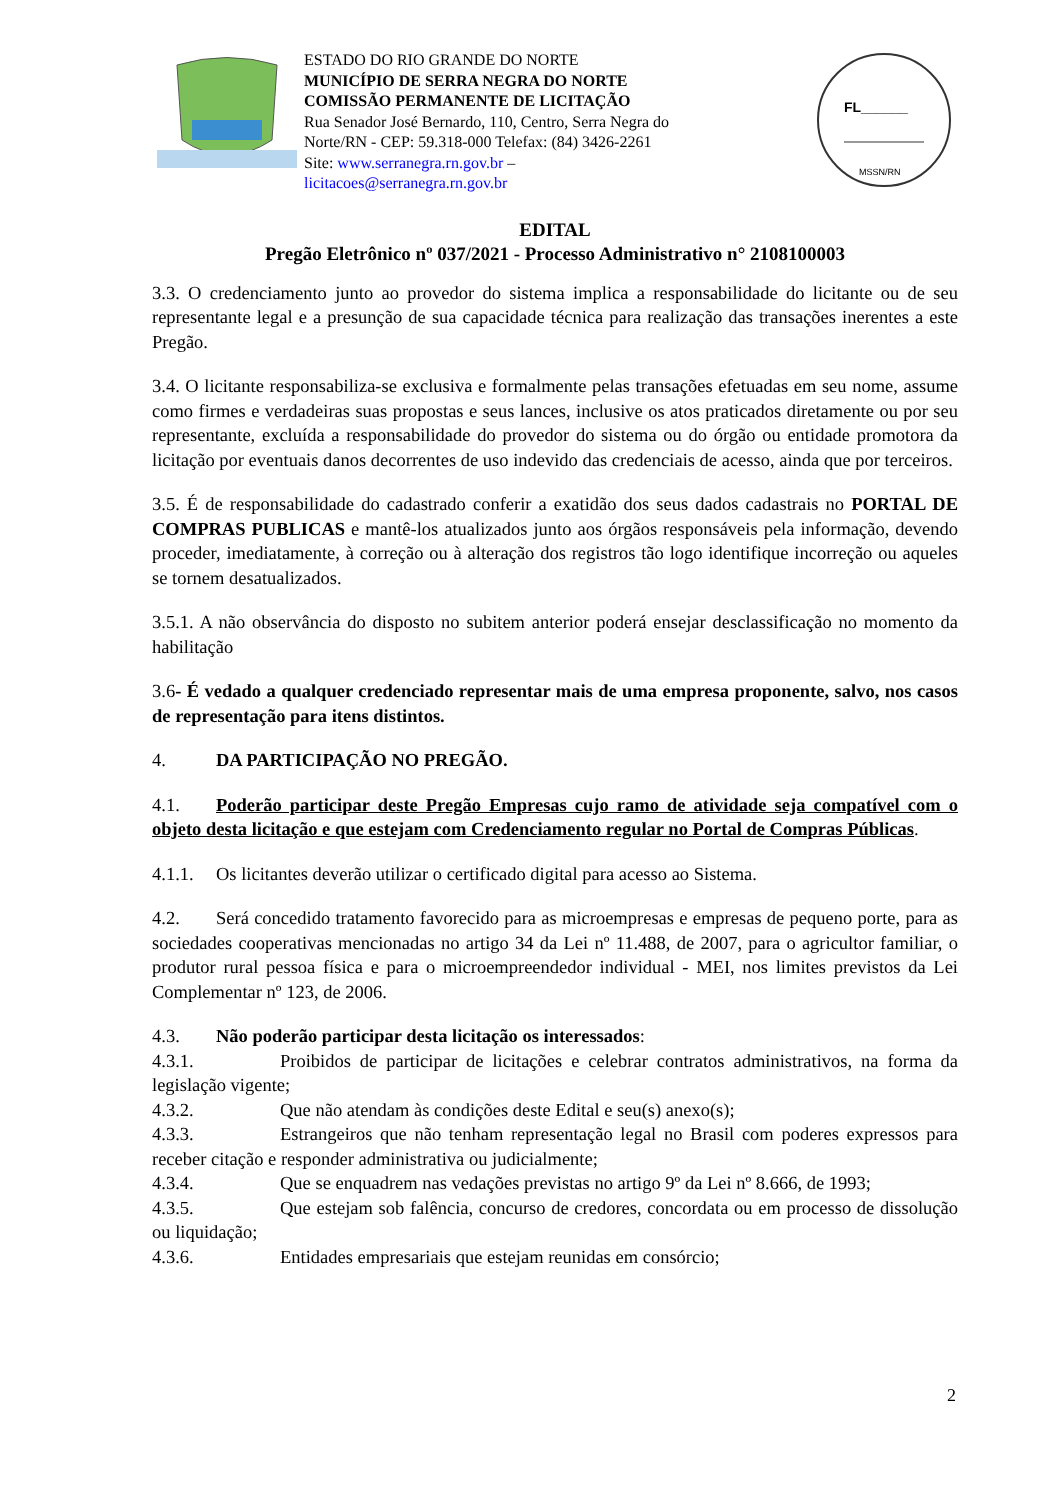ESTADO DO RIO GRANDE DO NORTE
MUNICÍPIO DE SERRA NEGRA DO NORTE
COMISSÃO PERMANENTE DE LICITAÇÃO
Rua Senador José Bernardo, 110, Centro, Serra Negra do Norte/RN - CEP: 59.318-000 Telefax: (84) 3426-2261
Site: www.serranegra.rn.gov.br –
licitacoes@serranegra.rn.gov.br
FL______
MSSN/RN
EDITAL
Pregão Eletrônico nº 037/2021 - Processo Administrativo n° 2108100003
3.3. O credenciamento junto ao provedor do sistema implica a responsabilidade do licitante ou de seu representante legal e a presunção de sua capacidade técnica para realização das transações inerentes a este Pregão.
3.4. O licitante responsabiliza-se exclusiva e formalmente pelas transações efetuadas em seu nome, assume como firmes e verdadeiras suas propostas e seus lances, inclusive os atos praticados diretamente ou por seu representante, excluída a responsabilidade do provedor do sistema ou do órgão ou entidade promotora da licitação por eventuais danos decorrentes de uso indevido das credenciais de acesso, ainda que por terceiros.
3.5. É de responsabilidade do cadastrado conferir a exatidão dos seus dados cadastrais no PORTAL DE COMPRAS PUBLICAS e mantê-los atualizados junto aos órgãos responsáveis pela informação, devendo proceder, imediatamente, à correção ou à alteração dos registros tão logo identifique incorreção ou aqueles se tornem desatualizados.
3.5.1. A não observância do disposto no subitem anterior poderá ensejar desclassificação no momento da habilitação
3.6- É vedado a qualquer credenciado representar mais de uma empresa proponente, salvo, nos casos de representação para itens distintos.
4. DA PARTICIPAÇÃO NO PREGÃO.
4.1. Poderão participar deste Pregão Empresas cujo ramo de atividade seja compatível com o objeto desta licitação e que estejam com Credenciamento regular no Portal de Compras Públicas.
4.1.1. Os licitantes deverão utilizar o certificado digital para acesso ao Sistema.
4.2. Será concedido tratamento favorecido para as microempresas e empresas de pequeno porte, para as sociedades cooperativas mencionadas no artigo 34 da Lei nº 11.488, de 2007, para o agricultor familiar, o produtor rural pessoa física e para o microempreendedor individual - MEI, nos limites previstos da Lei Complementar nº 123, de 2006.
4.3. Não poderão participar desta licitação os interessados:
4.3.1. Proibidos de participar de licitações e celebrar contratos administrativos, na forma da legislação vigente;
4.3.2. Que não atendam às condições deste Edital e seu(s) anexo(s);
4.3.3. Estrangeiros que não tenham representação legal no Brasil com poderes expressos para receber citação e responder administrativa ou judicialmente;
4.3.4. Que se enquadrem nas vedações previstas no artigo 9º da Lei nº 8.666, de 1993;
4.3.5. Que estejam sob falência, concurso de credores, concordata ou em processo de dissolução ou liquidação;
4.3.6. Entidades empresariais que estejam reunidas em consórcio;
2